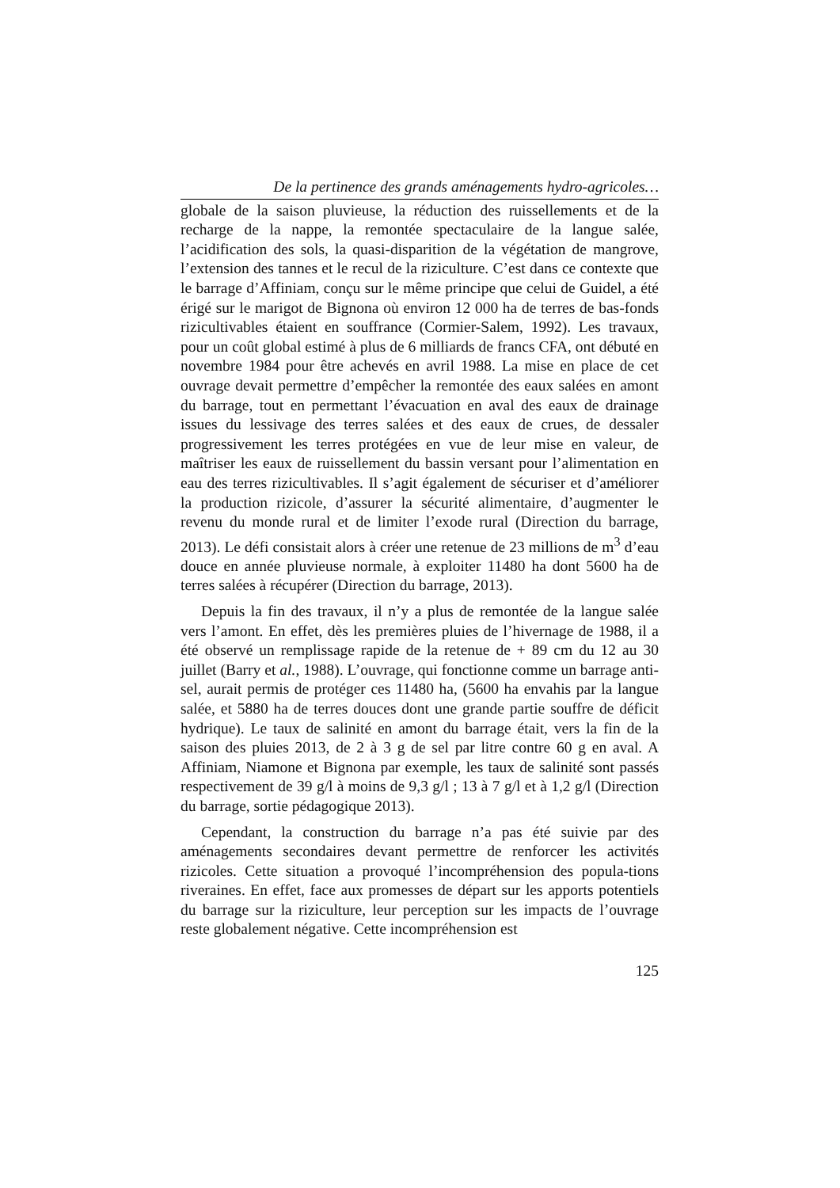De la pertinence des grands aménagements hydro-agricoles…
globale de la saison pluvieuse, la réduction des ruissellements et de la recharge de la nappe, la remontée spectaculaire de la langue salée, l’acidification des sols, la quasi-disparition de la végétation de mangrove, l’extension des tannes et le recul de la riziculture. C’est dans ce contexte que le barrage d’Affiniam, conçu sur le même principe que celui de Guidel, a été érigé sur le marigot de Bignona où environ 12 000 ha de terres de bas-fonds rizicultivables étaient en souffrance (Cormier-Salem, 1992). Les travaux, pour un coût global estimé à plus de 6 milliards de francs CFA, ont débuté en novembre 1984 pour être achevés en avril 1988. La mise en place de cet ouvrage devait permettre d’empêcher la remontée des eaux salées en amont du barrage, tout en permettant l’évacuation en aval des eaux de drainage issues du lessivage des terres salées et des eaux de crues, de dessaler progressivement les terres protégées en vue de leur mise en valeur, de maîtriser les eaux de ruissellement du bassin versant pour l’alimentation en eau des terres rizicultivables. Il s’agit également de sécuriser et d’améliorer la production rizicole, d’assurer la sécurité alimentaire, d’augmenter le revenu du monde rural et de limiter l’exode rural (Direction du barrage, 2013). Le défi consistait alors à créer une retenue de 23 millions de m<sup>3</sup> d’eau douce en année pluvieuse normale, à exploiter 11480 ha dont 5600 ha de terres salées à récupérer (Direction du barrage, 2013).
Depuis la fin des travaux, il n’y a plus de remontée de la langue salée vers l’amont. En effet, dès les premières pluies de l’hivernage de 1988, il a été observé un remplissage rapide de la retenue de + 89 cm du 12 au 30 juillet (Barry et al., 1988). L’ouvrage, qui fonctionne comme un barrage anti-sel, aurait permis de protéger ces 11480 ha, (5600 ha envahis par la langue salée, et 5880 ha de terres douces dont une grande partie souffre de déficit hydrique). Le taux de salinité en amont du barrage était, vers la fin de la saison des pluies 2013, de 2 à 3 g de sel par litre contre 60 g en aval. A Affiniam, Niamone et Bignona par exemple, les taux de salinité sont passés respectivement de 39 g/l à moins de 9,3 g/l ; 13 à 7 g/l et à 1,2 g/l (Direction du barrage, sortie pédagogique 2013).
Cependant, la construction du barrage n’a pas été suivie par des aménagements secondaires devant permettre de renforcer les activités rizicoles. Cette situation a provoqué l’incompréhension des popula-tions riveraines. En effet, face aux promesses de départ sur les apports potentiels du barrage sur la riziculture, leur perception sur les impacts de l’ouvrage reste globalement négative. Cette incompréhension est
125